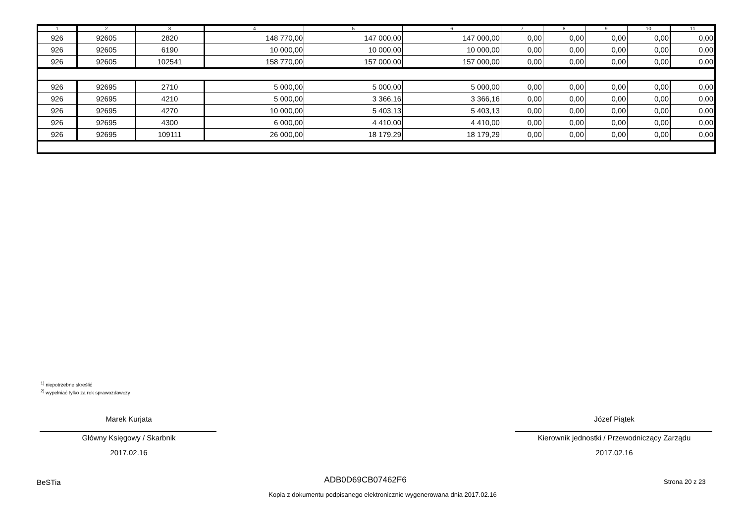| 1 | 2 | 3 | 4 | 5 | 6 | 7 | 8 | 9 | 10 | 11 |
| --- | --- | --- | --- | --- | --- | --- | --- | --- | --- | --- |
| 926 | 92605 | 2820 | 148 770,00 | 147 000,00 | 147 000,00 | 0,00 | 0,00 | 0,00 | 0,00 | 0,00 |
| 926 | 92605 | 6190 | 10 000,00 | 10 000,00 | 10 000,00 | 0,00 | 0,00 | 0,00 | 0,00 | 0,00 |
| 926 | 92605 | 102541 | 158 770,00 | 157 000,00 | 157 000,00 | 0,00 | 0,00 | 0,00 | 0,00 | 0,00 |
| 926 | 92695 | 2710 | 5 000,00 | 5 000,00 | 5 000,00 | 0,00 | 0,00 | 0,00 | 0,00 | 0,00 |
| 926 | 92695 | 4210 | 5 000,00 | 3 366,16 | 3 366,16 | 0,00 | 0,00 | 0,00 | 0,00 | 0,00 |
| 926 | 92695 | 4270 | 10 000,00 | 5 403,13 | 5 403,13 | 0,00 | 0,00 | 0,00 | 0,00 | 0,00 |
| 926 | 92695 | 4300 | 6 000,00 | 4 410,00 | 4 410,00 | 0,00 | 0,00 | 0,00 | 0,00 | 0,00 |
| 926 | 92695 | 109111 | 26 000,00 | 18 179,29 | 18 179,29 | 0,00 | 0,00 | 0,00 | 0,00 | 0,00 |
<sup>1)</sup> niepotrzebne skreślić
<sup>2)</sup> wypełniać tylko za rok sprawozdawczy
Marek Kurjata
Główny Księgowy / Skarbnik
2017.02.16
Józef Piątek
Kierownik jednostki / Przewodniczący Zarządu
2017.02.16
BeSTia ADB0D69CB07462F6 Strona 20 z 23
Kopia z dokumentu podpisanego elektronicznie wygenerowana dnia 2017.02.16